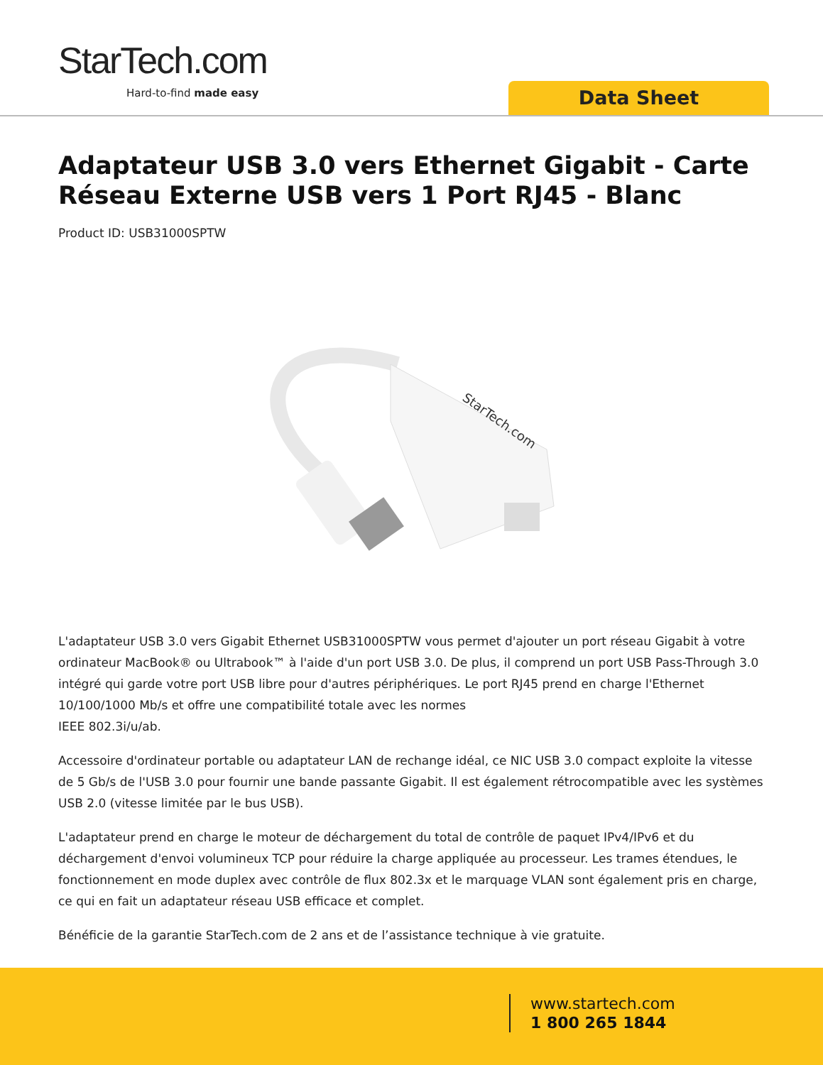StarTech.com
Hard-to-find made easy Data Sheet
Adaptateur USB 3.0 vers Ethernet Gigabit - Carte Réseau Externe USB vers 1 Port RJ45 - Blanc
Product ID: USB31000SPTW
StarTech.com
L'adaptateur USB 3.0 vers Gigabit Ethernet USB31000SPTW vous permet d'ajouter un port réseau Gigabit à votre ordinateur MacBook® ou Ultrabook™ à l'aide d'un port USB 3.0. De plus, il comprend un port USB Pass-Through 3.0 intégré qui garde votre port USB libre pour d'autres périphériques. Le port RJ45 prend en charge l'Ethernet 10/100/1000 Mb/s et offre une compatibilité totale avec les normes
IEEE 802.3i/u/ab.
Accessoire d'ordinateur portable ou adaptateur LAN de rechange idéal, ce NIC USB 3.0 compact exploite la vitesse de 5 Gb/s de l'USB 3.0 pour fournir une bande passante Gigabit. Il est également rétrocompatible avec les systèmes USB 2.0 (vitesse limitée par le bus USB).
L'adaptateur prend en charge le moteur de déchargement du total de contrôle de paquet IPv4/IPv6 et du déchargement d'envoi volumineux TCP pour réduire la charge appliquée au processeur. Les trames étendues, le fonctionnement en mode duplex avec contrôle de flux 802.3x et le marquage VLAN sont également pris en charge, ce qui en fait un adaptateur réseau USB efficace et complet.
Bénéficie de la garantie StarTech.com de 2 ans et de l’assistance technique à vie gratuite.
www.startech.com
1 800 265 1844